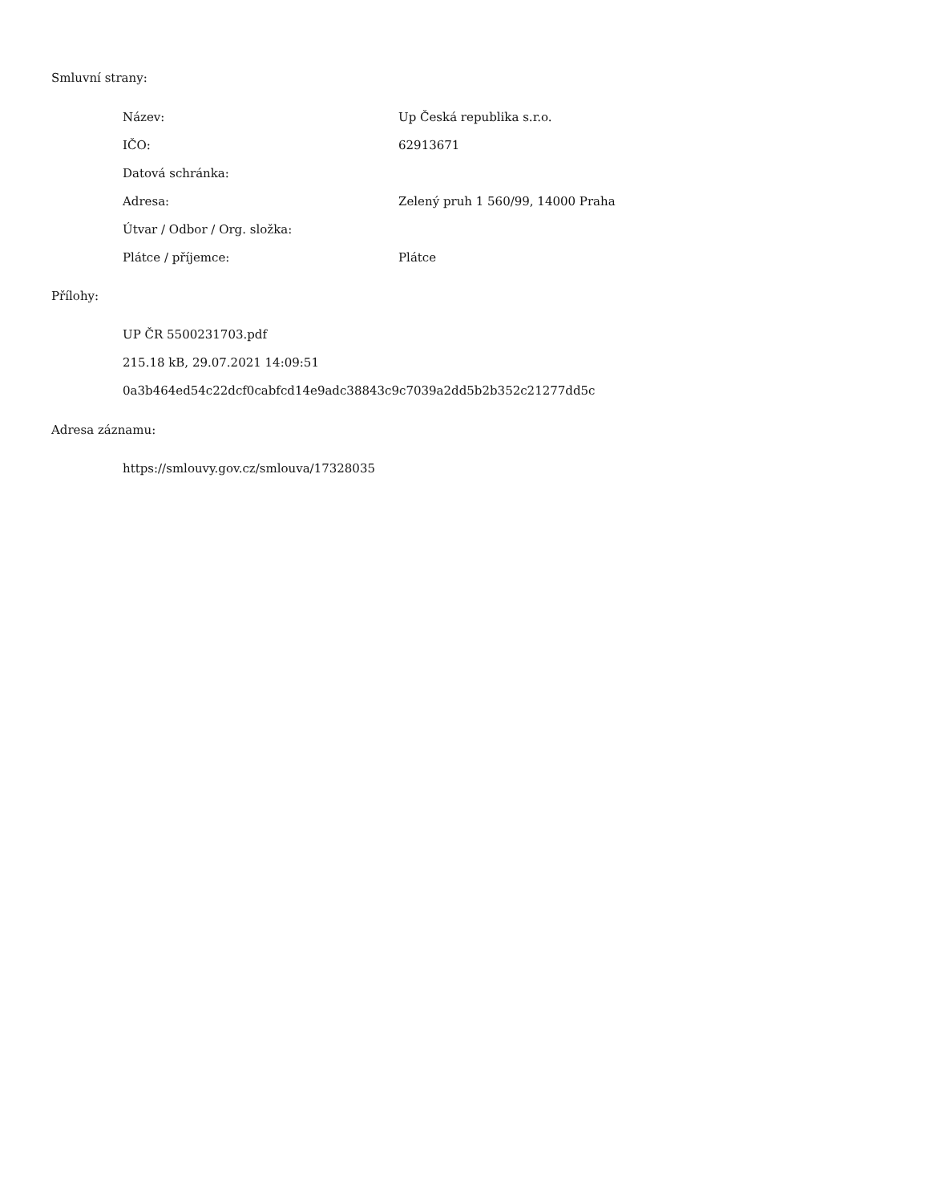Smluvní strany:
| Název: | Up Česká republika s.r.o. |
| IČO: | 62913671 |
| Datová schránka: | |
| Adresa: | Zelený pruh 1 560/99, 14000 Praha |
| Útvar / Odbor / Org. složka: | |
| Plátce / příjemce: | Plátce |
Přílohy:
UP ČR 5500231703.pdf
215.18 kB, 29.07.2021 14:09:51
0a3b464ed54c22dcf0cabfcd14e9adc38843c9c7039a2dd5b2b352c21277dd5c
Adresa záznamu:
https://smlouvy.gov.cz/smlouva/17328035